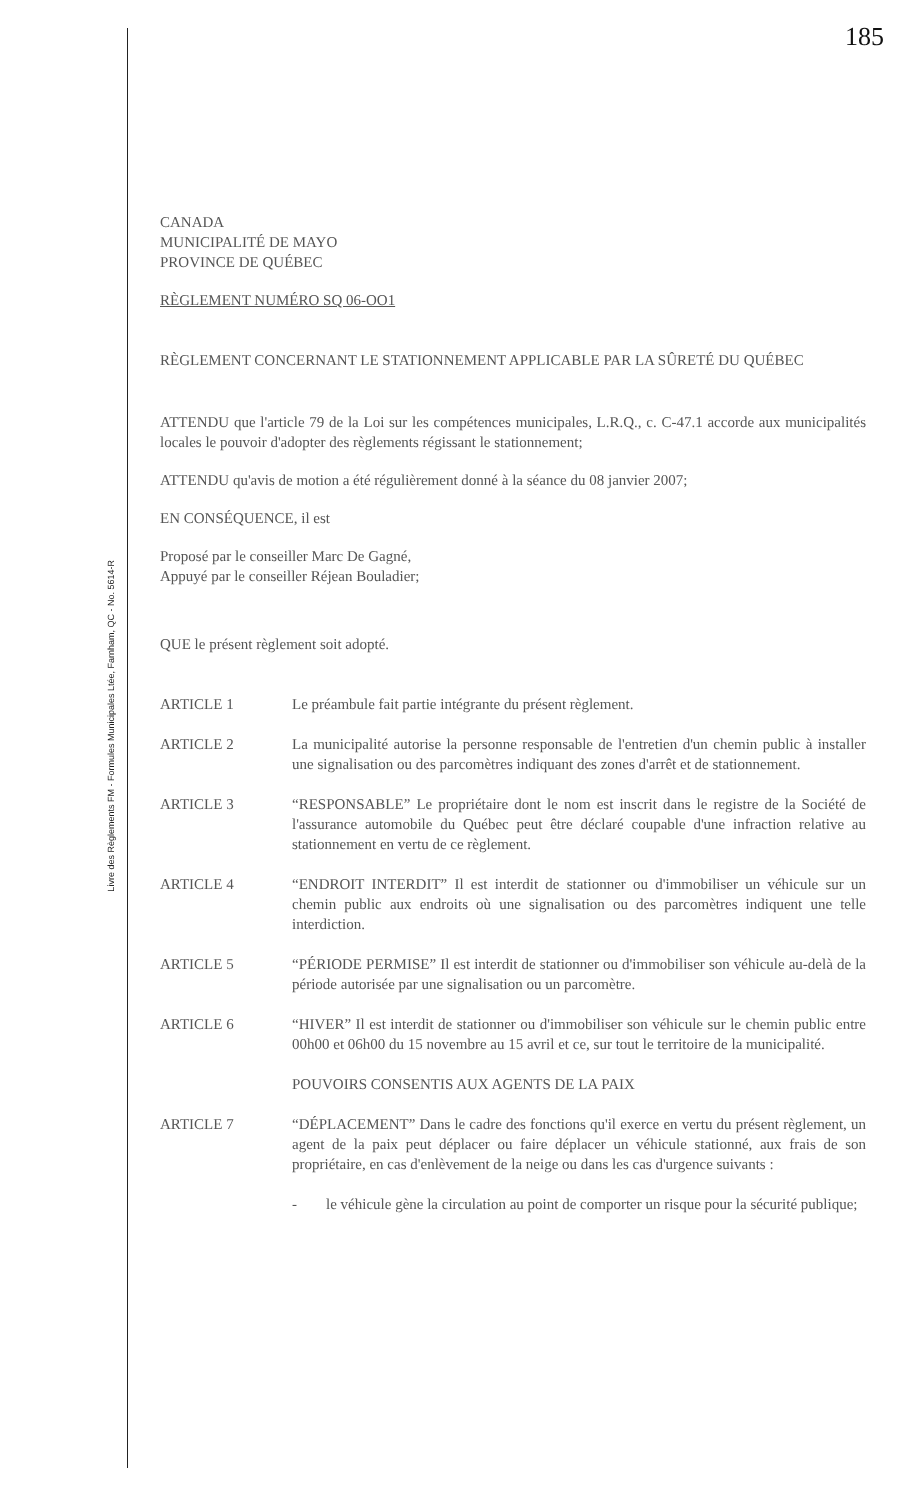Livre des Règlements FM - Formules Municipales Ltée, Farnham, QC - No. 5614-R
185
CANADA
MUNICIPALITÉ DE MAYO
PROVINCE DE QUÉBEC
RÈGLEMENT NUMÉRO SQ 06-OO1
RÈGLEMENT CONCERNANT LE STATIONNEMENT APPLICABLE PAR LA SÛRETÉ DU QUÉBEC
ATTENDU que l'article 79 de la Loi sur les compétences municipales, L.R.Q., c. C-47.1 accorde aux municipalités locales le pouvoir d'adopter des règlements régissant le stationnement;
ATTENDU qu'avis de motion a été régulièrement donné à la séance du 08 janvier 2007;
EN CONSÉQUENCE, il est
Proposé par le conseiller Marc De Gagné,
Appuyé par le conseiller Réjean Bouladier;
QUE le présent règlement soit adopté.
ARTICLE 1 Le préambule fait partie intégrante du présent règlement.
ARTICLE 2 La municipalité autorise la personne responsable de l'entretien d'un chemin public à installer une signalisation ou des parcomètres indiquant des zones d'arrêt et de stationnement.
ARTICLE 3 “RESPONSABLE” Le propriétaire dont le nom est inscrit dans le registre de la Société de l'assurance automobile du Québec peut être déclaré coupable d'une infraction relative au stationnement en vertu de ce règlement.
ARTICLE 4 “ENDROIT INTERDIT” Il est interdit de stationner ou d'immobiliser un véhicule sur un chemin public aux endroits où une signalisation ou des parcomètres indiquent une telle interdiction.
ARTICLE 5 “PÉRIODE PERMISE” Il est interdit de stationner ou d'immobiliser son véhicule au-delà de la période autorisée par une signalisation ou un parcomètre.
ARTICLE 6 “HIVER” Il est interdit de stationner ou d'immobiliser son véhicule sur le chemin public entre 00h00 et 06h00 du 15 novembre au 15 avril et ce, sur tout le territoire de la municipalité.
POUVOIRS CONSENTIS AUX AGENTS DE LA PAIX
ARTICLE 7 “DÉPLACEMENT” Dans le cadre des fonctions qu'il exerce en vertu du présent règlement, un agent de la paix peut déplacer ou faire déplacer un véhicule stationné, aux frais de son propriétaire, en cas d'enlèvement de la neige ou dans les cas d'urgence suivants :
- le véhicule gène la circulation au point de comporter un risque pour la sécurité publique;